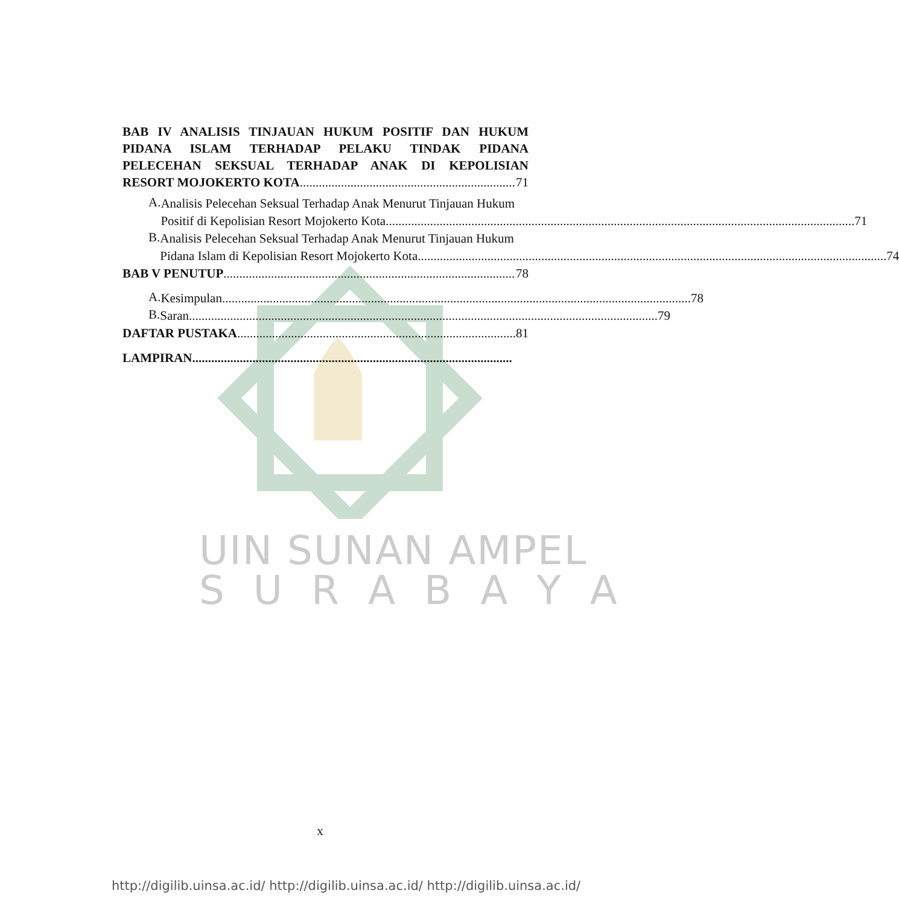UIN SUNAN AMPEL
S U R A B A Y A
BAB IV ANALISIS TINJAUAN HUKUM POSITIF DAN HUKUM PIDANA ISLAM TERHADAP PELAKU TINDAK PIDANA PELECEHAN SEKSUAL TERHADAP ANAK DI KEPOLISIAN
RESORT MOJOKERTO KOTA 71
A.
Analisis Pelecehan Seksual Terhadap Anak Menurut Tinjauan Hukum
Positif di Kepolisian Resort Mojokerto Kota 71
B.
Analisis Pelecehan Seksual Terhadap Anak Menurut Tinjauan Hukum
Pidana Islam di Kepolisian Resort Mojokerto Kota 74
BAB V PENUTUP 78
A.
Kesimpulan 78
B.
Saran 79
DAFTAR PUSTAKA 81
LAMPIRAN
x
http://digilib.uinsa.ac.id/ http://digilib.uinsa.ac.id/ http://digilib.uinsa.ac.id/